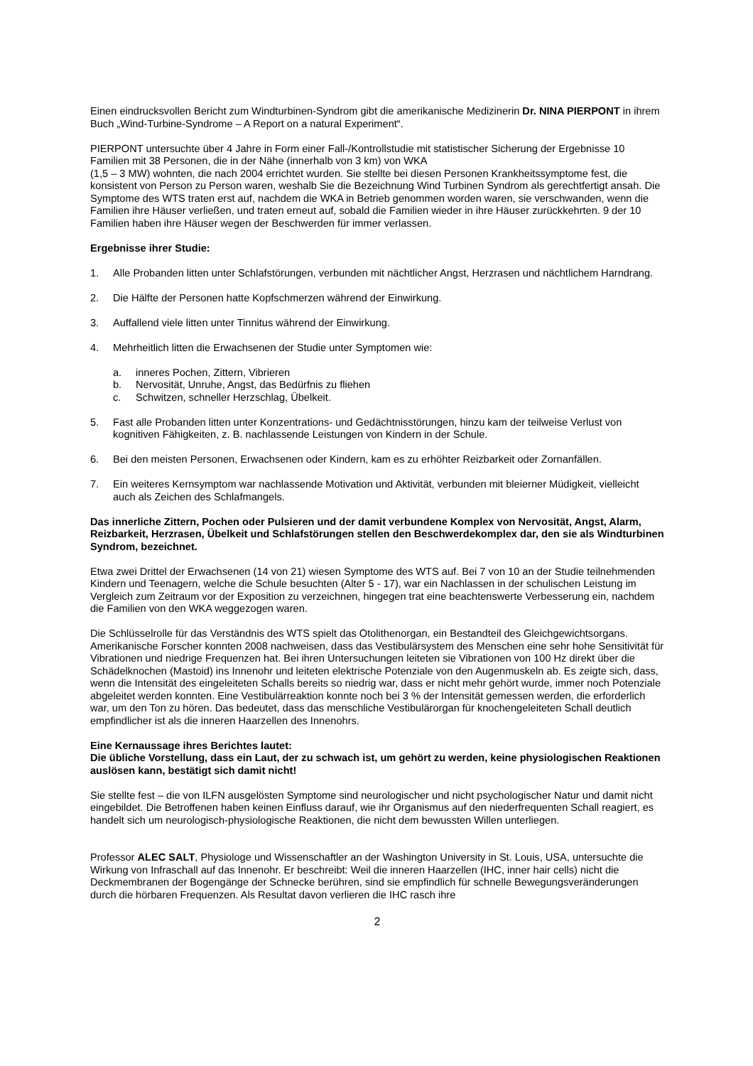Einen eindrucksvollen Bericht zum Windturbinen-Syndrom gibt die amerikanische Medizinerin Dr. NINA PIERPONT in ihrem Buch „Wind-Turbine-Syndrome – A Report on a natural Experiment“.
PIERPONT untersuchte über 4 Jahre in Form einer Fall-/Kontrollstudie mit statistischer Sicherung der Ergebnisse 10 Familien mit 38 Personen, die in der Nähe (innerhalb von 3 km) von WKA
(1,5 – 3 MW) wohnten, die nach 2004 errichtet wurden. Sie stellte bei diesen Personen Krankheitssymptome fest, die konsistent von Person zu Person waren, weshalb Sie die Bezeichnung Wind Turbinen Syndrom als gerechtfertigt ansah. Die Symptome des WTS traten erst auf, nachdem die WKA in Betrieb genommen worden waren, sie verschwanden, wenn die Familien ihre Häuser verließen, und traten erneut auf, sobald die Familien wieder in ihre Häuser zurückkehrten. 9 der 10 Familien haben ihre Häuser wegen der Beschwerden für immer verlassen.
Ergebnisse ihrer Studie:
1. Alle Probanden litten unter Schlafstörungen, verbunden mit nächtlicher Angst, Herzrasen und nächtlichem Harndrang.
2. Die Hälfte der Personen hatte Kopfschmerzen während der Einwirkung.
3. Auffallend viele litten unter Tinnitus während der Einwirkung.
4. Mehrheitlich litten die Erwachsenen der Studie unter Symptomen wie:
a. inneres Pochen, Zittern, Vibrieren
b. Nervosität, Unruhe, Angst, das Bedürfnis zu fliehen
c. Schwitzen, schneller Herzschlag, Übelkeit.
5. Fast alle Probanden litten unter Konzentrations- und Gedächtnisstörungen, hinzu kam der teilweise Verlust von kognitiven Fähigkeiten, z. B. nachlassende Leistungen von Kindern in der Schule.
6. Bei den meisten Personen, Erwachsenen oder Kindern, kam es zu erhöhter Reizbarkeit oder Zornanfällen.
7. Ein weiteres Kernsymptom war nachlassende Motivation und Aktivität, verbunden mit bleierner Müdigkeit, vielleicht auch als Zeichen des Schlafmangels.
Das innerliche Zittern, Pochen oder Pulsieren und der damit verbundene Komplex von Nervosität, Angst, Alarm, Reizbarkeit, Herzrasen, Übelkeit und Schlafstörungen stellen den Beschwerdekomplex dar, den sie als Windturbinen Syndrom, bezeichnet.
Etwa zwei Drittel der Erwachsenen (14 von 21) wiesen Symptome des WTS auf. Bei 7 von 10 an der Studie teilnehmenden Kindern und Teenagern, welche die Schule besuchten (Alter 5 - 17), war ein Nachlassen in der schulischen Leistung im Vergleich zum Zeitraum vor der Exposition zu verzeichnen, hingegen trat eine beachtenswerte Verbesserung ein, nachdem die Familien von den WKA weggezogen waren.
Die Schlüsselrolle für das Verständnis des WTS spielt das Otolithenorgan, ein Bestandteil des Gleichgewichtsorgans. Amerikanische Forscher konnten 2008 nachweisen, dass das Vestibulärsystem des Menschen eine sehr hohe Sensitivität für Vibrationen und niedrige Frequenzen hat. Bei ihren Untersuchungen leiteten sie Vibrationen von 100 Hz direkt über die Schädelknochen (Mastoid) ins Innenohr und leiteten elektrische Potenziale von den Augenmuskeln ab. Es zeigte sich, dass, wenn die Intensität des eingeleiteten Schalls bereits so niedrig war, dass er nicht mehr gehört wurde, immer noch Potenziale abgeleitet werden konnten. Eine Vestibulärreaktion konnte noch bei 3 % der Intensität gemessen werden, die erforderlich war, um den Ton zu hören. Das bedeutet, dass das menschliche Vestibulärorgan für knochengeleiteten Schall deutlich empfindlicher ist als die inneren Haarzellen des Innenohrs.
Eine Kernaussage ihres Berichtes lautet:
Die übliche Vorstellung, dass ein Laut, der zu schwach ist, um gehört zu werden, keine physiologischen Reaktionen auslösen kann, bestätigt sich damit nicht!
Sie stellte fest – die von ILFN ausgelösten Symptome sind neurologischer und nicht psychologischer Natur und damit nicht eingebildet. Die Betroffenen haben keinen Einfluss darauf, wie ihr Organismus auf den niederfrequenten Schall reagiert, es handelt sich um neurologisch-physiologische Reaktionen, die nicht dem bewussten Willen unterliegen.
Professor ALEC SALT, Physiologe und Wissenschaftler an der Washington University in St. Louis, USA, untersuchte die Wirkung von Infraschall auf das Innenohr. Er beschreibt: Weil die inneren Haarzellen (IHC, inner hair cells) nicht die Deckmembranen der Bogengänge der Schnecke berühren, sind sie empfindlich für schnelle Bewegungsveränderungen durch die hörbaren Frequenzen. Als Resultat davon verlieren die IHC rasch ihre
2